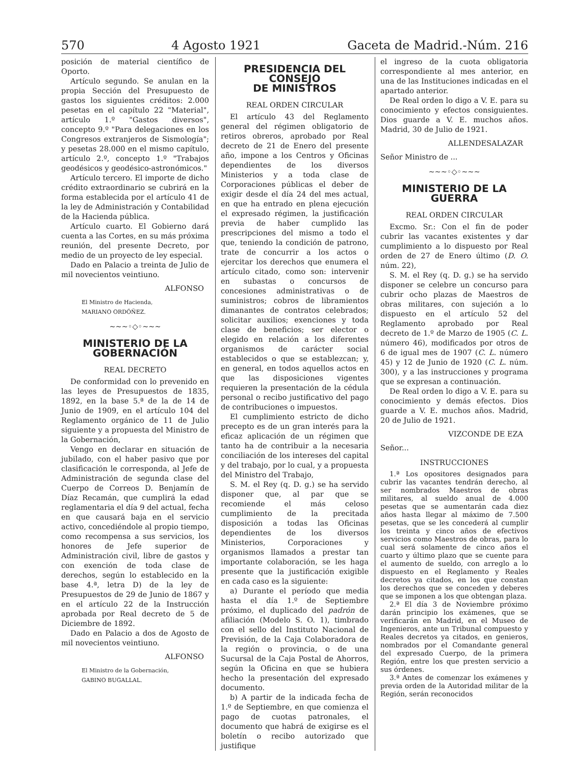570 4 Agosto 1921 Gaceta de Madrid.-Núm. 216
posición de material científico de Oporto.
Artículo segundo. Se anulan en la propia Sección del Presupuesto de gastos los siguientes créditos: 2.000 pesetas en el capítulo 22 "Material", artículo 1.º "Gastos diversos", concepto 9.º "Para delegaciones en los Congresos extranjeros de Sismología"; y pesetas 28.000 en el mismo capítulo, artículo 2.º, concepto 1.º "Trabajos geodésicos y geodésico-astronómicos."
Artículo tercero. El importe de dicho crédito extraordinario se cubrirá en la forma establecida por el artículo 41 de la ley de Administración y Contabilidad de la Hacienda pública.
Artículo cuarto. El Gobierno dará cuenta a las Cortes, en su más próxima reunión, del presente Decreto, por medio de un proyecto de ley especial.
Dado en Palacio a treinta de Julio de mil novecientos veintiuno.
ALFONSO
El Ministro de Hacienda,
MARIANO ORDÓÑEZ.
~~~◦◇◦~~~
MINISTERIO DE LA GOBERNACIÓN
REAL DECRETO
De conformidad con lo prevenido en las leyes de Presupuestos de 1835, 1892, en la base 5.ª de la de 14 de Junio de 1909, en el artículo 104 del Reglamento orgánico de 11 de Julio siguiente y a propuesta del Ministro de la Gobernación,
Vengo en declarar en situación de jubilado, con el haber pasivo que por clasificación le corresponda, al Jefe de Administración de segunda clase del Cuerpo de Correos D. Benjamín de Díaz Recamán, que cumplirá la edad reglamentaria el día 9 del actual, fecha en que causará baja en el servicio activo, concediéndole al propio tiempo, como recompensa a sus servicios, los honores de Jefe superior de Administración civil, libre de gastos y con exención de toda clase de derechos, según lo establecido en la base 4.ª, letra D) de la ley de Presupuestos de 29 de Junio de 1867 y en el artículo 22 de la Instrucción aprobada por Real decreto de 5 de Diciembre de 1892.
Dado en Palacio a dos de Agosto de mil novecientos veintiuno.
ALFONSO
El Ministro de la Gobernación,
GABINO BUGALLAL.
PRESIDENCIA DEL CONSEJO
DE MINISTROS
REAL ORDEN CIRCULAR
El artículo 43 del Reglamento general del régimen obligatorio de retiros obreros, aprobado por Real decreto de 21 de Enero del presente año, impone a los Centros y Oficinas dependientes de los diversos Ministerios y a toda clase de Corporaciones públicas el deber de exigir desde el día 24 del mes actual, en que ha entrado en plena ejecución el expresado régimen, la justificación previa de haber cumplido las prescripciones del mismo a todo el que, teniendo la condición de patrono, trate de concurrir a los actos o ejercitar los derechos que enumera el artículo citado, como son: intervenir en subastas o concursos de concesiones administrativas o de suministros; cobros de libramientos dimanantes de contratos celebrados; solicitar auxilios; exenciones y toda clase de beneficios; ser elector o elegido en relación a los diferentes organismos de carácter social establecidos o que se establezcan; y, en general, en todos aquellos actos en que las disposiciones vigentes requieren la presentación de la cédula personal o recibo justificativo del pago de contribuciones o impuestos.
El cumplimiento estricto de dicho precepto es de un gran interés para la eficaz aplicación de un régimen que tanto ha de contribuir a la necesaria conciliación de los intereses del capital y del trabajo, por lo cual, y a propuesta del Ministro del Trabajo,
S. M. el Rey (q. D. g.) se ha servido disponer que, al par que se recomiende el más celoso cumplimiento de la precitada disposición a todas las Oficinas dependientes de los diversos Ministerios, Corporaciones y organismos llamados a prestar tan importante colaboración, se les haga presente que la justificación exigible en cada caso es la siguiente:
a) Durante el período que media hasta el día 1.º de Septiembre próximo, el duplicado del padrón de afiliación (Modelo S. O. 1), timbrado con el sello del Instituto Nacional de Previsión, de la Caja Colaboradora de la región o provincia, o de una Sucursal de la Caja Postal de Ahorros, según la Oficina en que se hubiera hecho la presentación del expresado documento.
b) A partir de la indicada fecha de 1.º de Septiembre, en que comienza el pago de cuotas patronales, el documento que habrá de exigirse es el boletín o recibo autorizado que justifique
el ingreso de la cuota obligatoria correspondiente al mes anterior, en una de las Instituciones indicadas en el apartado anterior.
De Real orden lo digo a V. E. para su conocimiento y efectos consiguientes. Dios guarde a V. E. muchos años. Madrid, 30 de Julio de 1921.
ALLENDESALAZAR
Señor Ministro de ...
~~~◦◇◦~~~
MINISTERIO DE LA GUERRA
REAL ORDEN CIRCULAR
Excmo. Sr.: Con el fin de poder cubrir las vacantes existentes y dar cumplimiento a lo dispuesto por Real orden de 27 de Enero último (D. O. núm. 22),
S. M. el Rey (q. D. g.) se ha servido disponer se celebre un concurso para cubrir ocho plazas de Maestros de obras militares, con sujeción a lo dispuesto en el artículo 52 del Reglamento aprobado por Real decreto de 1.º de Marzo de 1905 (C. L. número 46), modificados por otros de 6 de igual mes de 1907 (C. L. número 45) y 12 de Junio de 1920 (C. L. núm. 300), y a las instrucciones y programa que se expresan a continuación.
De Real orden lo digo a V. E. para su conocimiento y demás efectos. Dios guarde a V. E. muchos años. Madrid, 20 de Julio de 1921.
VIZCONDE DE EZA
Señor...
INSTRUCCIONES
1.ª Los opositores designados para cubrir las vacantes tendrán derecho, al ser nombrados Maestros de obras militares, al sueldo anual de 4.000 pesetas que se aumentarán cada diez años hasta llegar al máximo de 7.500 pesetas, que se les concederá al cumplir los treinta y cinco años de efectivos servicios como Maestros de obras, para lo cual será solamente de cinco años el cuarto y último plazo que se cuente para el aumento de sueldo, con arreglo a lo dispuesto en el Reglamento y Reales decretos ya citados, en los que constan los derechos que se conceden y deberes que se imponen a los que obtengan plaza.
2.ª El día 3 de Noviembre próximo darán principio los exámenes, que se verificarán en Madrid, en el Museo de Ingenieros, ante un Tribunal compuesto y Reales decretos ya citados, en genieros, nombrados por el Comandante general del expresado Cuerpo, de la primera Región, entre los que presten servicio a sus órdenes.
3.ª Antes de comenzar los exámenes y previa orden de la Autoridad militar de la Región, serán reconocidos